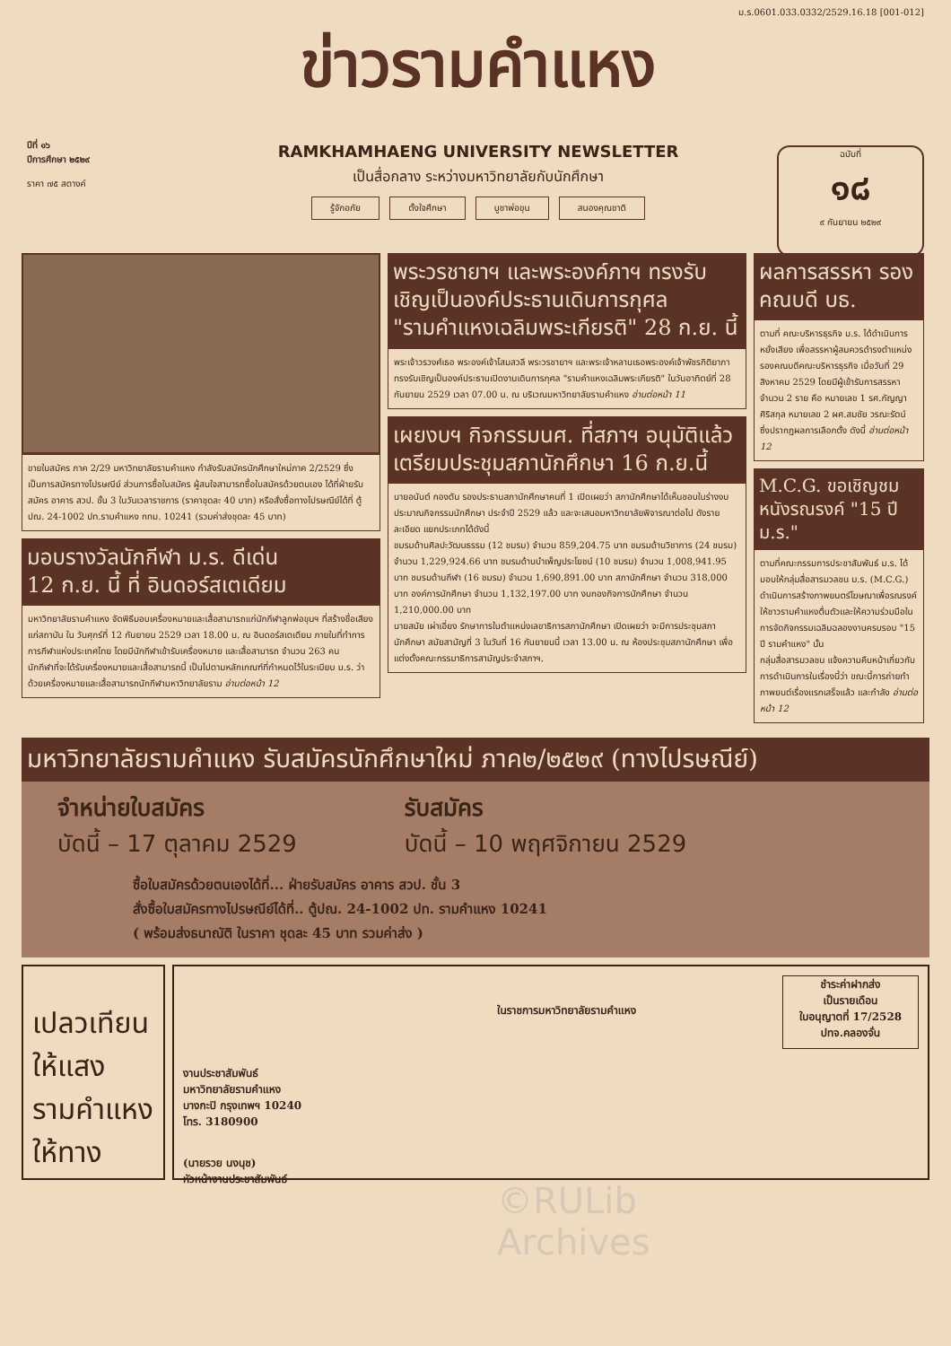ม.ร.0601.033.0332/2529.16.18 [001-012]
ปีที่ ๑๖
ปีการศึกษา ๒๕๒๙
ราคา ๗๕ สตางค์
ข่าวรามคำแหง
RAMKHAMHAENG UNIVERSITY NEWSLETTER
เป็นสื่อกลาง ระหว่างมหาวิทยาลัยกับนักศึกษา
รู้จักอภัย ตั้งใจศึกษา บูชาพ่อขุน สนองคุณชาติ
ฉบับที่
๑๘
๙ กันยายน ๒๕๒๙
ขายใบสมัคร ภาค 2/29 มหาวิทยาลัยรามคำแหง กำลังรับสมัครนักศึกษาใหม่ภาค 2/2529 ซึ่งเป็นการสมัครทางไปรษณีย์ ส่วนการซื้อใบสมัคร ผู้สนใจสามารถซื้อใบสมัครด้วยตนเอง ได้ที่ฝ่ายรับสมัคร อาคาร สวป. ชั้น 3 ในวันเวลาราชการ (ราคาชุดละ 40 บาท) หรือสั่งซื้อทางไปรษณีย์ได้ที่ ตู้ ปณ. 24-1002 ปท.รามคำแหง กทม. 10241 (รวมค่าส่งชุดละ 45 บาท)
มอบรางวัลนักกีฬา ม.ร. ดีเด่น
12 ก.ย. นี้ ที่ อินดอร์สเตเดียม
มหาวิทยาลัยรามคำแหง จัดพิธีมอบเครื่องหมายและเสื้อสามารถแก่นักกีฬาลูกพ่อขุนฯ ที่สร้างชื่อเสียงแก่สถาบัน ใน วันศุกร์ที่ 12 กันยายน 2529 เวลา 18.00 น. ณ อินดอร์สเตเดียม ภายในที่ทำการ การกีฬาแห่งประเทศไทย โดยมีนักกีฬาเข้ารับเครื่องหมาย และเสื้อสามารถ จำนวน 263 คน
นักกีฬาที่จะได้รับเครื่องหมายและเสื้อสามารถนี้ เป็นไปตามหลักเกณฑ์ที่กำหนดไว้ในระเบียบ ม.ร. ว่าด้วยเครื่องหมายและเสื้อสามารถนักกีฬามหาวิทยาลัยราม อ่านต่อหน้า 12
พระวรชายาฯ และพระองค์ภาฯ ทรงรับเชิญเป็นองค์ประธานเดินการกุศล "รามคำแหงเฉลิมพระเกียรติ" 28 ก.ย. นี้
พระเจ้าวรวงศ์เธอ พระองค์เจ้าโสมสวลี พระวรชายาฯ และพระเจ้าหลานเธอพระองค์เจ้าพัชรกิติยาภา ทรงรับเชิญเป็นองค์ประธานเปิดงานเดินการกุศล "รามคำแหงเฉลิมพระเกียรติ" ในวันอาทิตย์ที่ 28 กันยายน 2529 เวลา 07.00 น. ณ บริเวณมหาวิทยาลัยรามคำแหง อ่านต่อหน้า 11
เผยงบฯ กิจกรรมนศ. ที่สภาฯ อนุมัติแล้ว เตรียมประชุมสภานักศึกษา 16 ก.ย.นี้
นายอนันต์ กองตัน รองประธานสภานักศึกษาคนที่ 1 เปิดเผยว่า สภานักศึกษาได้เห็นชอบในร่างงบประมาณกิจกรรมนักศึกษา ประจำปี 2529 แล้ว และจะเสนอมหาวิทยาลัยพิจารณาต่อไป ดังรายละเอียด แยกประเภทได้ดังนี้
ชมรมด้านศิลปะวัฒนธรรม (12 ชมรม) จำนวน 859,204.75 บาท ชมรมด้านวิชาการ (24 ชมรม) จำนวน 1,229,924.66 บาท ชมรมด้านบำเพ็ญประโยชน์ (10 ชมรม) จำนวน 1,008,941.95 บาท ชมรมด้านกีฬา (16 ชมรม) จำนวน 1,690,891.00 บาท สภานักศึกษา จำนวน 318,000 บาท องค์การนักศึกษา จำนวน 1,132,197.00 บาท งบกองกิจการนักศึกษา จำนวน 1,210,000.00 บาท
นายสมัย เผ่าเอี่ยง รักษาการในตำแหน่งเลขาธิการสภานักศึกษา เปิดเผยว่า จะมีการประชุมสภานักศึกษา สมัยสามัญที่ 3 ในวันที่ 16 กันยายนนี้ เวลา 13.00 น. ณ ห้องประชุมสภานักศึกษา เพื่อแต่งตั้งคณะกรรมาธิการสามัญประจำสภาฯ.
ผลการสรรหา รองคณบดี บธ.
ตามที่ คณะบริหารธุรกิจ ม.ร. ได้ดำเนินการหยั่งเสียง เพื่อสรรหาผู้สมควรดำรงตำแหน่งรองคณบดีคณะบริหารธุรกิจ เมื่อวันที่ 29 สิงหาคม 2529 โดยมีผู้เข้ารับการสรรหา จำนวน 2 ราย คือ หมายเลข 1 รศ.กัญญา ศิริสกุล หมายเลข 2 ผศ.สมชัย วรณะรัตน์ ซึ่งปรากฏผลการเลือกตั้ง ดังนี้ อ่านต่อหน้า 12
M.C.G. ขอเชิญชม หนังรณรงค์ "15 ปี ม.ร."
ตามที่คณะกรรมการประชาสัมพันธ์ ม.ร. ได้มอบให้กลุ่มสื่อสารมวลชน ม.ร. (M.C.G.) ดำเนินการสร้างภาพยนตร์โฆษณาเพื่อรณรงค์ให้ชาวรามคำแหงตื่นตัวและให้ความร่วมมือในการจัดกิจกรรมเฉลิมฉลองงานครบรอบ "15 ปี รามคำแหง" นั้น
กลุ่มสื่อสารมวลชน แจ้งความคืบหน้าเกี่ยวกับการดำเนินการในเรื่องนี้ว่า ขณะนี้การถ่ายทำภาพยนต์เรื่องแรกเสร็จแล้ว และกำลัง อ่านต่อหน้า 12
มหาวิทยาลัยรามคำแหง รับสมัครนักศึกษาใหม่ ภาค๒/๒๕๒๙ (ทางไปรษณีย์)
จำหน่ายใบสมัคร
บัดนี้ – 17 ตุลาคม 2529
รับสมัคร
บัดนี้ – 10 พฤศจิกายน 2529
ซื้อใบสมัครด้วยตนเองได้ที่... ฝ่ายรับสมัคร อาคาร สวป. ชั้น 3
สั่งซื้อใบสมัครทางไปรษณีย์ได้ที่.. ตู้ปณ. 24-1002 ปท. รามคำแหง 10241
( พร้อมส่งธนาณัติ ในราคา ชุดละ 45 บาท รวมค่าส่ง )
เปลวเทียน ให้แสง รามคำแหง ให้ทาง
งานประชาสัมพันธ์
มหาวิทยาลัยรามคำแหง
บางกะปิ กรุงเทพฯ 10240
โทร. 3180900
(นายรวย นงนุช)
หัวหน้างานประชาสัมพันธ์
ในราชการมหาวิทยาลัยรามคำแหง
©RULib Archives
ชำระค่าฝากส่ง
เป็นรายเดือน
ใบอนุญาตที่ 17/2528
ปทจ.คลองจั่น